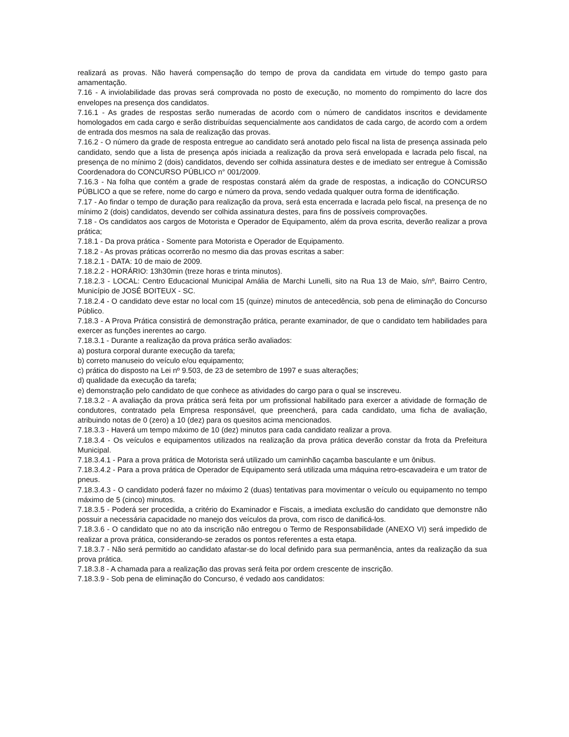realizará as provas. Não haverá compensação do tempo de prova da candidata em virtude do tempo gasto para amamentação.
7.16 - A inviolabilidade das provas será comprovada no posto de execução, no momento do rompimento do lacre dos envelopes na presença dos candidatos.
7.16.1 - As grades de respostas serão numeradas de acordo com o número de candidatos inscritos e devidamente homologados em cada cargo e serão distribuídas sequencialmente aos candidatos de cada cargo, de acordo com a ordem de entrada dos mesmos na sala de realização das provas.
7.16.2 - O número da grade de resposta entregue ao candidato será anotado pelo fiscal na lista de presença assinada pelo candidato, sendo que a lista de presença após iniciada a realização da prova será envelopada e lacrada pelo fiscal, na presença de no mínimo 2 (dois) candidatos, devendo ser colhida assinatura destes e de imediato ser entregue à Comissão Coordenadora do CONCURSO PÚBLICO n° 001/2009.
7.16.3 - Na folha que contém a grade de respostas constará além da grade de respostas, a indicação do CONCURSO PÚBLICO a que se refere, nome do cargo e número da prova, sendo vedada qualquer outra forma de identificação.
7.17 - Ao findar o tempo de duração para realização da prova, será esta encerrada e lacrada pelo fiscal, na presença de no mínimo 2 (dois) candidatos, devendo ser colhida assinatura destes, para fins de possíveis comprovações.
7.18 - Os candidatos aos cargos de Motorista e Operador de Equipamento, além da prova escrita, deverão realizar a prova prática;
7.18.1 - Da prova prática - Somente para Motorista e Operador de Equipamento.
7.18.2 - As provas práticas ocorrerão no mesmo dia das provas escritas a saber:
7.18.2.1 - DATA: 10 de maio de 2009.
7.18.2.2 - HORÁRIO: 13h30min (treze horas e trinta minutos).
7.18.2.3 - LOCAL: Centro Educacional Municipal Amália de Marchi Lunelli, sito na Rua 13 de Maio, s/nº, Bairro Centro, Município de JOSÉ BOITEUX - SC.
7.18.2.4 - O candidato deve estar no local com 15 (quinze) minutos de antecedência, sob pena de eliminação do Concurso Público.
7.18.3 - A Prova Prática consistirá de demonstração prática, perante examinador, de que o candidato tem habilidades para exercer as funções inerentes ao cargo.
7.18.3.1 - Durante a realização da prova prática serão avaliados:
a) postura corporal durante execução da tarefa;
b) correto manuseio do veículo e/ou equipamento;
c) prática do disposto na Lei nº 9.503, de 23 de setembro de 1997 e suas alterações;
d) qualidade da execução da tarefa;
e) demonstração pelo candidato de que conhece as atividades do cargo para o qual se inscreveu.
7.18.3.2 - A avaliação da prova prática será feita por um profissional habilitado para exercer a atividade de formação de condutores, contratado pela Empresa responsável, que preencherá, para cada candidato, uma ficha de avaliação, atribuindo notas de 0 (zero) a 10 (dez) para os quesitos acima mencionados.
7.18.3.3 - Haverá um tempo máximo de 10 (dez) minutos para cada candidato realizar a prova.
7.18.3.4 - Os veículos e equipamentos utilizados na realização da prova prática deverão constar da frota da Prefeitura Municipal.
7.18.3.4.1 - Para a prova prática de Motorista será utilizado um caminhão caçamba basculante e um ônibus.
7.18.3.4.2 - Para a prova prática de Operador de Equipamento será utilizada uma máquina retro-escavadeira e um trator de pneus.
7.18.3.4.3 - O candidato poderá fazer no máximo 2 (duas) tentativas para movimentar o veículo ou equipamento no tempo máximo de 5 (cinco) minutos.
7.18.3.5 - Poderá ser procedida, a critério do Examinador e Fiscais, a imediata exclusão do candidato que demonstre não possuir a necessária capacidade no manejo dos veículos da prova, com risco de danificá-los.
7.18.3.6 - O candidato que no ato da inscrição não entregou o Termo de Responsabilidade (ANEXO VI) será impedido de realizar a prova prática, considerando-se zerados os pontos referentes a esta etapa.
7.18.3.7 - Não será permitido ao candidato afastar-se do local definido para sua permanência, antes da realização da sua prova prática.
7.18.3.8 - A chamada para a realização das provas será feita por ordem crescente de inscrição.
7.18.3.9 - Sob pena de eliminação do Concurso, é vedado aos candidatos: